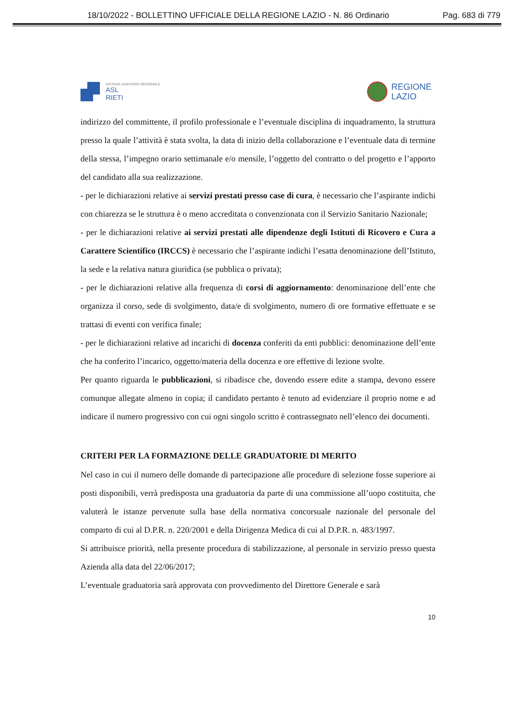18/10/2022 - BOLLETTINO UFFICIALE DELLA REGIONE LAZIO - N. 86 Ordinario Pag. 683 di 779
SISTEMA SANITARIO REGIONALE
ASL
RIETI
REGIONE
LAZIO
indirizzo del committente, il profilo professionale e l’eventuale disciplina di inquadramento, la struttura presso la quale l’attività è stata svolta, la data di inizio della collaborazione e l’eventuale data di termine della stessa, l’impegno orario settimanale e/o mensile, l’oggetto del contratto o del progetto e l’apporto del candidato alla sua realizzazione.
- per le dichiarazioni relative ai servizi prestati presso case di cura, è necessario che l’aspirante indichi con chiarezza se le struttura è o meno accreditata o convenzionata con il Servizio Sanitario Nazionale;
- per le dichiarazioni relative ai servizi prestati alle dipendenze degli Istituti di Ricovero e Cura a Carattere Scientifico (IRCCS) è necessario che l’aspirante indichi l’esatta denominazione dell’Istituto, la sede e la relativa natura giuridica (se pubblica o privata);
- per le dichiarazioni relative alla frequenza di corsi di aggiornamento: denominazione dell’ente che organizza il corso, sede di svolgimento, data/e di svolgimento, numero di ore formative effettuate e se trattasi di eventi con verifica finale;
- per le dichiarazioni relative ad incarichi di docenza conferiti da enti pubblici: denominazione dell’ente che ha conferito l’incarico, oggetto/materia della docenza e ore effettive di lezione svolte.
Per quanto riguarda le pubblicazioni, si ribadisce che, dovendo essere edite a stampa, devono essere comunque allegate almeno in copia; il candidato pertanto è tenuto ad evidenziare il proprio nome e ad indicare il numero progressivo con cui ogni singolo scritto è contrassegnato nell’elenco dei documenti.
CRITERI PER LA FORMAZIONE DELLE GRADUATORIE DI MERITO
Nel caso in cui il numero delle domande di partecipazione alle procedure di selezione fosse superiore ai posti disponibili, verrà predisposta una graduatoria da parte di una commissione all’uopo costituita, che valuterà le istanze pervenute sulla base della normativa concorsuale nazionale del personale del comparto di cui al D.P.R. n. 220/2001 e della Dirigenza Medica di cui al D.P.R. n. 483/1997.
Si attribuisce priorità, nella presente procedura di stabilizzazione, al personale in servizio presso questa Azienda alla data del 22/06/2017;
L’eventuale graduatoria sarà approvata con provvedimento del Direttore Generale e sarà
10